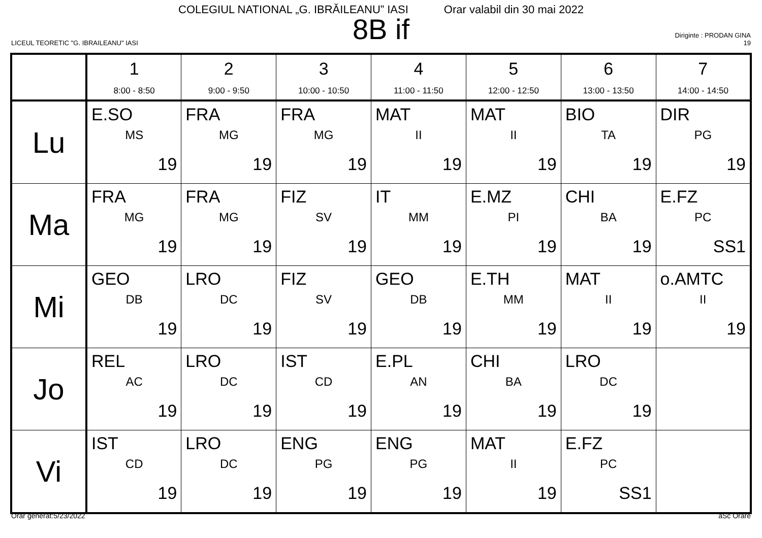COLEGIUL NATIONAL „G. IBRĂILEANU” IASI Orar valabil din 30 mai 2022
8B if
LICEUL TEORETIC "G. IBRAILEANU" IASI
Diriginte : PRODAN GINA
19
| | 1 8:00 - 8:50 | 2 9:00 - 9:50 | 3 10:00 - 10:50 | 4 11:00 - 11:50 | 5 12:00 - 12:50 | 6 13:00 - 13:50 | 7 14:00 - 14:50 |
| --- | --- | --- | --- | --- | --- | --- | --- |
| Lu | E.SO MS 19 | FRA MG 19 | FRA MG 19 | MAT II 19 | MAT II 19 | BIO TA 19 | DIR PG 19 |
| Ma | FRA MG 19 | FRA MG 19 | FIZ SV 19 | IT MM 19 | E.MZ PI 19 | CHI BA 19 | E.FZ PC SS1 |
| Mi | GEO DB 19 | LRO DC 19 | FIZ SV 19 | GEO DB 19 | E.TH MM 19 | MAT II 19 | o.AMTC II 19 |
| Jo | REL AC 19 | LRO DC 19 | IST CD 19 | E.PL AN 19 | CHI BA 19 | LRO DC 19 | |
| Vi | IST CD 19 | LRO DC 19 | ENG PG 19 | ENG PG 19 | MAT II 19 | E.FZ PC SS1 | |
Orar generat:5/23/2022 aSc Orare